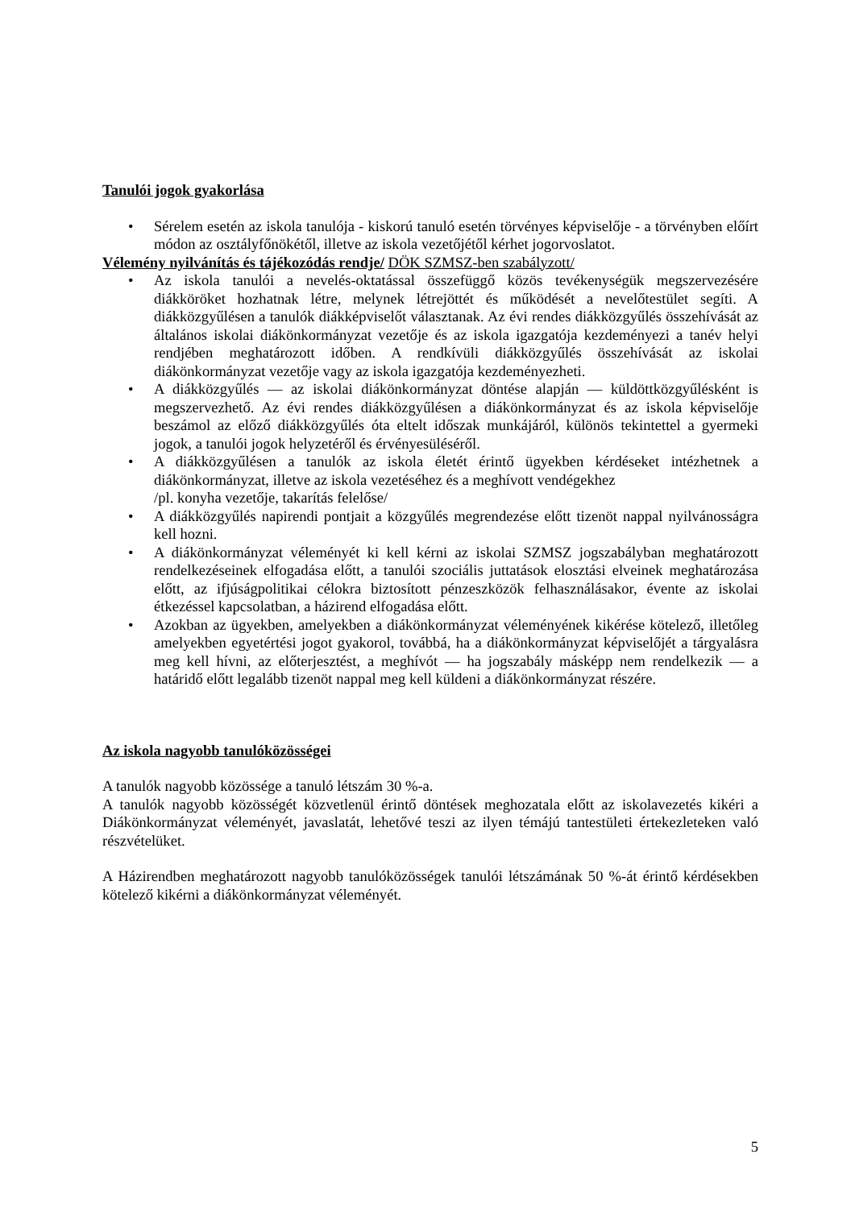Tanulói jogok gyakorlása
• Sérelem esetén az iskola tanulója - kiskorú tanuló esetén törvényes képviselője - a törvényben előírt módon az osztályfőnökétől, illetve az iskola vezetőjétől kérhet jogorvoslatot.
Vélemény nyilvánítás és tájékozódás rendje/ DÖK SZMSZ-ben szabályzott/
• Az iskola tanulói a nevelés-oktatással összefüggő közös tevékenységük megszervezésére diákköröket hozhatnak létre, melynek létrejöttét és működését a nevelőtestület segíti. A diákközgyűlésen a tanulók diákképviselőt választanak. Az évi rendes diákközgyűlés összehívását az általános iskolai diákönkormányzat vezetője és az iskola igazgatója kezdeményezi a tanév helyi rendjében meghatározott időben. A rendkívüli diákközgyűlés összehívását az iskolai diákönkormányzat vezetője vagy az iskola igazgatója kezdeményezheti.
• A diákközgyűlés — az iskolai diákönkormányzat döntése alapján — küldöttközgyűlésként is megszervezhető. Az évi rendes diákközgyűlésen a diákönkormányzat és az iskola képviselője beszámol az előző diákközgyűlés óta eltelt időszak munkájáról, különös tekintettel a gyermeki jogok, a tanulói jogok helyzetéről és érvényesüléséről.
• A diákközgyűlésen a tanulók az iskola életét érintő ügyekben kérdéseket intézhetnek a diákönkormányzat, illetve az iskola vezetéséhez és a meghívott vendégekhez
/pl. konyha vezetője, takarítás felelőse/
• A diákközgyűlés napirendi pontjait a közgyűlés megrendezése előtt tizenöt nappal nyilvánosságra kell hozni.
• A diákönkormányzat véleményét ki kell kérni az iskolai SZMSZ jogszabályban meghatározott rendelkezéseinek elfogadása előtt, a tanulói szociális juttatások elosztási elveinek meghatározása előtt, az ifjúságpolitikai célokra biztosított pénzeszközök felhasználásakor, évente az iskolai étkezéssel kapcsolatban, a házirend elfogadása előtt.
• Azokban az ügyekben, amelyekben a diákönkormányzat véleményének kikérése kötelező, illetőleg amelyekben egyetértési jogot gyakorol, továbbá, ha a diákönkormányzat képviselőjét a tárgyalásra meg kell hívni, az előterjesztést, a meghívót — ha jogszabály másképp nem rendelkezik — a határidő előtt legalább tizenöt nappal meg kell küldeni a diákönkormányzat részére.
Az iskola nagyobb tanulóközösségei
A tanulók nagyobb közössége a tanuló létszám 30 %-a.
A tanulók nagyobb közösségét közvetlenül érintő döntések meghozatala előtt az iskolavezetés kikéri a Diákönkormányzat véleményét, javaslatát, lehetővé teszi az ilyen témájú tantestületi értekezleteken való részvételüket.
A Házirendben meghatározott nagyobb tanulóközösségek tanulói létszámának 50 %-át érintő kérdésekben kötelező kikérni a diákönkormányzat véleményét.
5